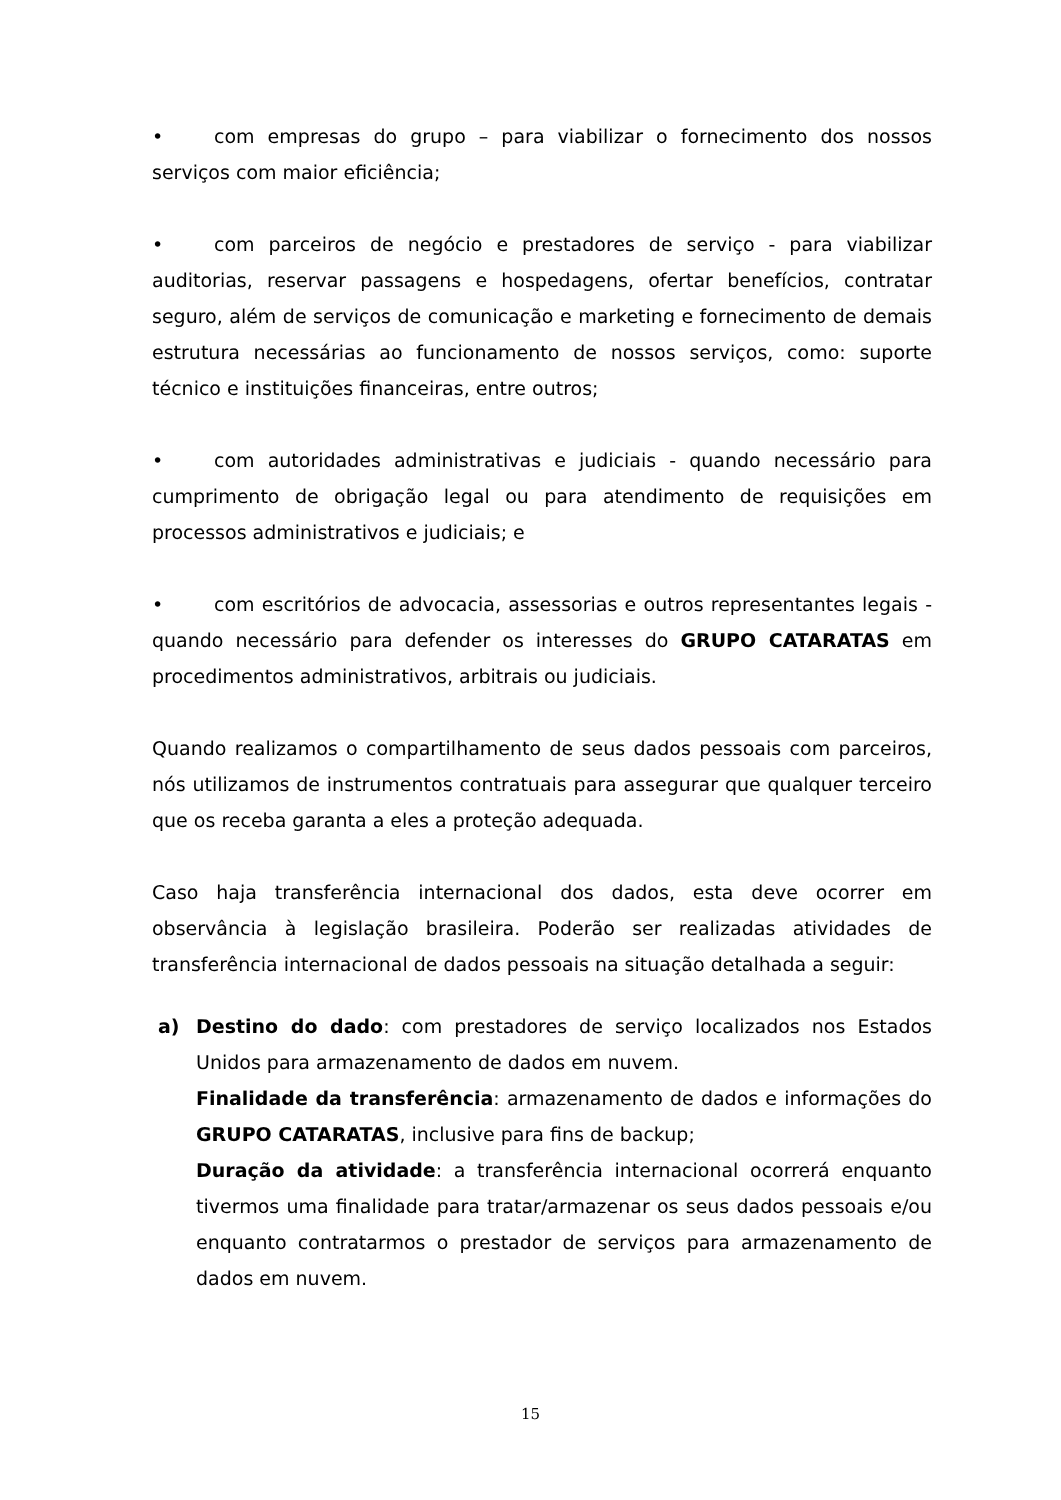• com empresas do grupo – para viabilizar o fornecimento dos nossos serviços com maior eficiência;
• com parceiros de negócio e prestadores de serviço - para viabilizar auditorias, reservar passagens e hospedagens, ofertar benefícios, contratar seguro, além de serviços de comunicação e marketing e fornecimento de demais estrutura necessárias ao funcionamento de nossos serviços, como: suporte técnico e instituições financeiras, entre outros;
• com autoridades administrativas e judiciais - quando necessário para cumprimento de obrigação legal ou para atendimento de requisições em processos administrativos e judiciais; e
• com escritórios de advocacia, assessorias e outros representantes legais - quando necessário para defender os interesses do GRUPO CATARATAS em procedimentos administrativos, arbitrais ou judiciais.
Quando realizamos o compartilhamento de seus dados pessoais com parceiros, nós utilizamos de instrumentos contratuais para assegurar que qualquer terceiro que os receba garanta a eles a proteção adequada.
Caso haja transferência internacional dos dados, esta deve ocorrer em observância à legislação brasileira. Poderão ser realizadas atividades de transferência internacional de dados pessoais na situação detalhada a seguir:
a) Destino do dado: com prestadores de serviço localizados nos Estados Unidos para armazenamento de dados em nuvem.
Finalidade da transferência: armazenamento de dados e informações do GRUPO CATARATAS, inclusive para fins de backup;
Duração da atividade: a transferência internacional ocorrerá enquanto tivermos uma finalidade para tratar/armazenar os seus dados pessoais e/ou enquanto contratarmos o prestador de serviços para armazenamento de dados em nuvem.
15